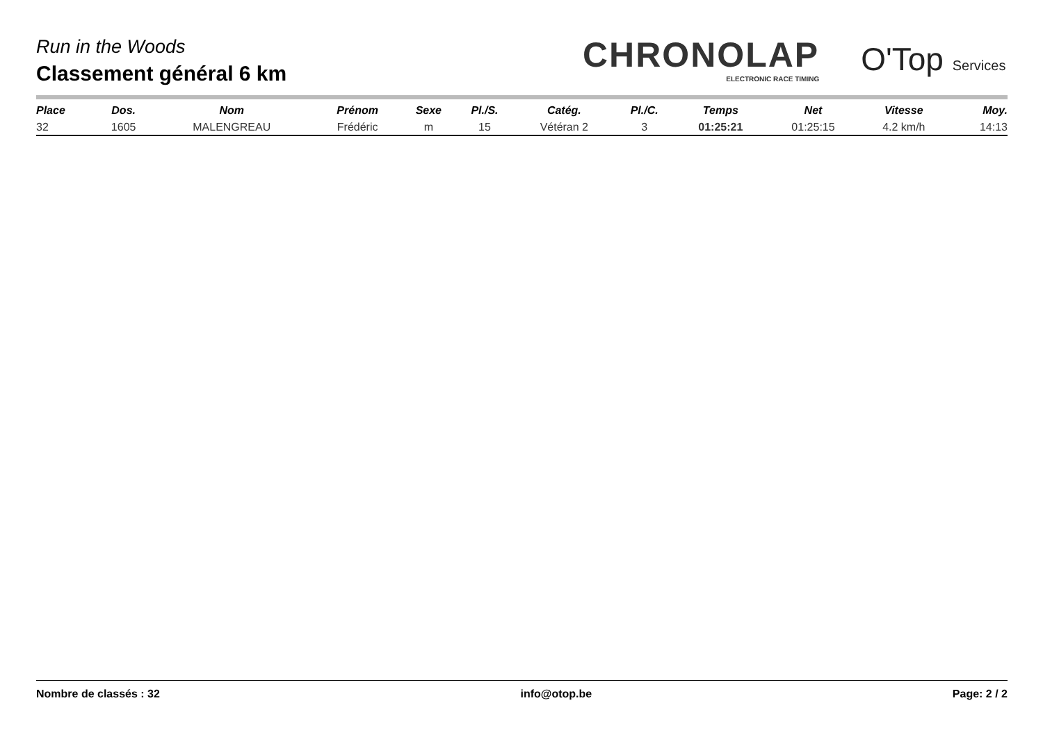Run in the Woods
Classement général 6 km
CHRONOLAP
ELECTRONIC RACE TIMING
O'Top Services
| Place | Dos. | Nom | Prénom | Sexe | Pl./S. | Catég. | Pl./C. | Temps | Net | Vitesse | Moy. |
| --- | --- | --- | --- | --- | --- | --- | --- | --- | --- | --- | --- |
| 32 | 1605 | MALENGREAU | Frédéric | m | 15 | Vétéran 2 | 3 | 01:25:21 | 01:25:15 | 4.2 km/h | 14:13 |
Nombre de classés : 32 info@otop.be Page: 2 / 2